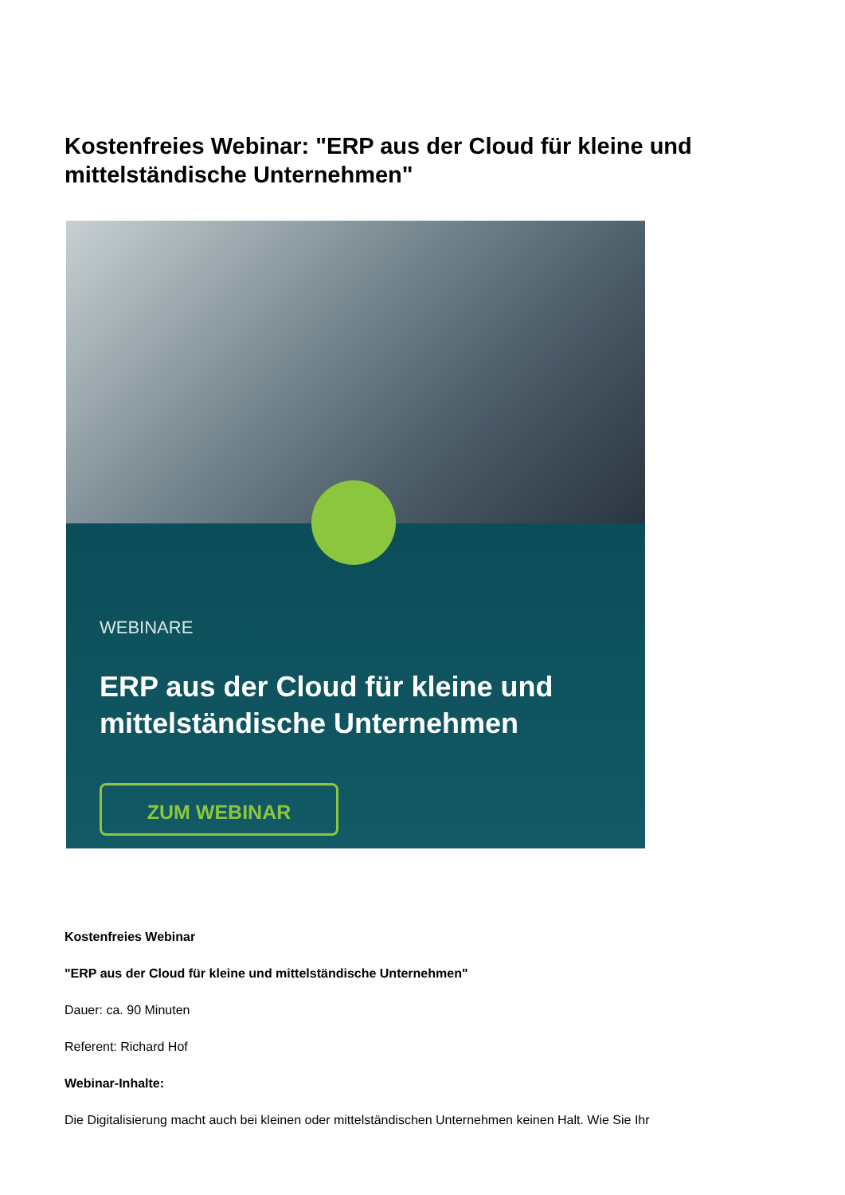Kostenfreies Webinar: "ERP aus der Cloud für kleine und mittelständische Unternehmen"
WEBINARE
ERP aus der Cloud für kleine und mittelständische Unternehmen
ZUM WEBINAR
Kostenfreies Webinar
"ERP aus der Cloud für kleine und mittelständische Unternehmen"
Dauer: ca. 90 Minuten
Referent: Richard Hof
Webinar-Inhalte:
Die Digitalisierung macht auch bei kleinen oder mittelständischen Unternehmen keinen Halt. Wie Sie Ihr